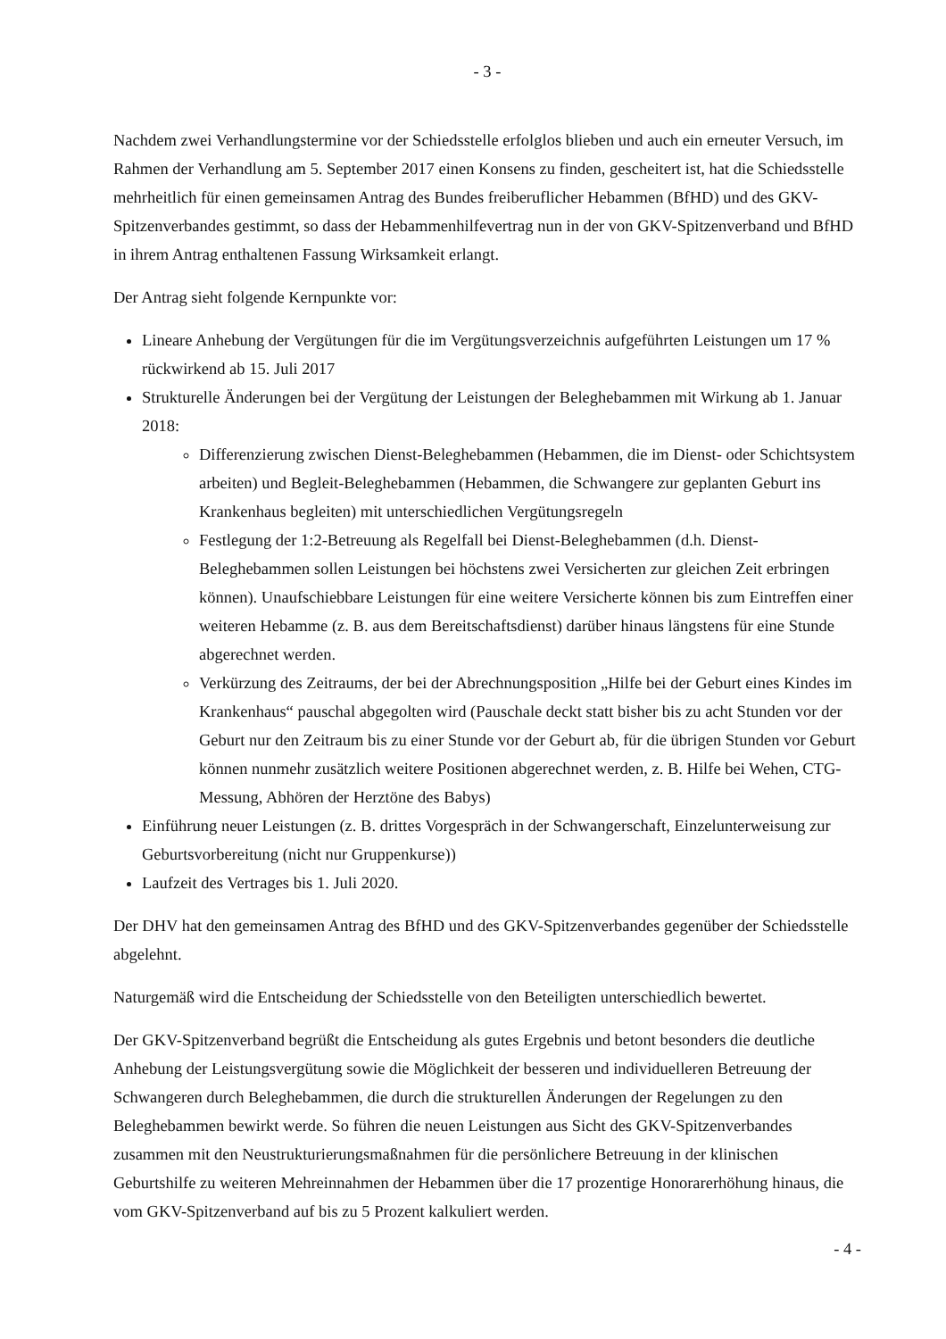- 3 -
Nachdem zwei Verhandlungstermine vor der Schiedsstelle erfolglos blieben und auch ein erneuter Versuch, im Rahmen der Verhandlung am 5. September 2017 einen Konsens zu finden, gescheitert ist, hat die Schiedsstelle mehrheitlich für einen gemeinsamen Antrag des Bundes freiberuflicher Hebammen (BfHD) und des GKV-Spitzenverbandes gestimmt, so dass der Hebammenhilfevertrag nun in der von GKV-Spitzenverband und BfHD in ihrem Antrag enthaltenen Fassung Wirksamkeit erlangt.
Der Antrag sieht folgende Kernpunkte vor:
Lineare Anhebung der Vergütungen für die im Vergütungsverzeichnis aufgeführten Leistungen um 17 % rückwirkend ab 15. Juli 2017
Strukturelle Änderungen bei der Vergütung der Leistungen der Beleghebammen mit Wirkung ab 1. Januar 2018:
Differenzierung zwischen Dienst-Beleghebammen (Hebammen, die im Dienst- oder Schichtsystem arbeiten) und Begleit-Beleghebammen (Hebammen, die Schwangere zur geplanten Geburt ins Krankenhaus begleiten) mit unterschiedlichen Vergütungsregeln
Festlegung der 1:2-Betreuung als Regelfall bei Dienst-Beleghebammen (d.h. Dienst-Beleghebammen sollen Leistungen bei höchstens zwei Versicherten zur gleichen Zeit erbringen können). Unaufschiebbare Leistungen für eine weitere Versicherte können bis zum Eintreffen einer weiteren Hebamme (z. B. aus dem Bereitschaftsdienst) darüber hinaus längstens für eine Stunde abgerechnet werden.
Verkürzung des Zeitraums, der bei der Abrechnungsposition „Hilfe bei der Geburt eines Kindes im Krankenhaus“ pauschal abgegolten wird (Pauschale deckt statt bisher bis zu acht Stunden vor der Geburt nur den Zeitraum bis zu einer Stunde vor der Geburt ab, für die übrigen Stunden vor Geburt können nunmehr zusätzlich weitere Positionen abgerechnet werden, z. B. Hilfe bei Wehen, CTG-Messung, Abhören der Herztöne des Babys)
Einführung neuer Leistungen (z. B. drittes Vorgespräch in der Schwangerschaft, Einzelunterweisung zur Geburtsvorbereitung (nicht nur Gruppenkurse))
Laufzeit des Vertrages bis 1. Juli 2020.
Der DHV hat den gemeinsamen Antrag des BfHD und des GKV-Spitzenverbandes gegenüber der Schiedsstelle abgelehnt.
Naturgemäß wird die Entscheidung der Schiedsstelle von den Beteiligten unterschiedlich bewertet.
Der GKV-Spitzenverband begrüßt die Entscheidung als gutes Ergebnis und betont besonders die deutliche Anhebung der Leistungsvergütung sowie die Möglichkeit der besseren und individuelleren Betreuung der Schwangeren durch Beleghebammen, die durch die strukturellen Änderungen der Regelungen zu den Beleghebammen bewirkt werde. So führen die neuen Leistungen aus Sicht des GKV-Spitzenverbandes zusammen mit den Neustrukturierungsmaßnahmen für die persönlichere Betreuung in der klinischen Geburtshilfe zu weiteren Mehreinnahmen der Hebammen über die 17 prozentige Honorarerhöhung hinaus, die vom GKV-Spitzenverband auf bis zu 5 Prozent kalkuliert werden.
- 4 -